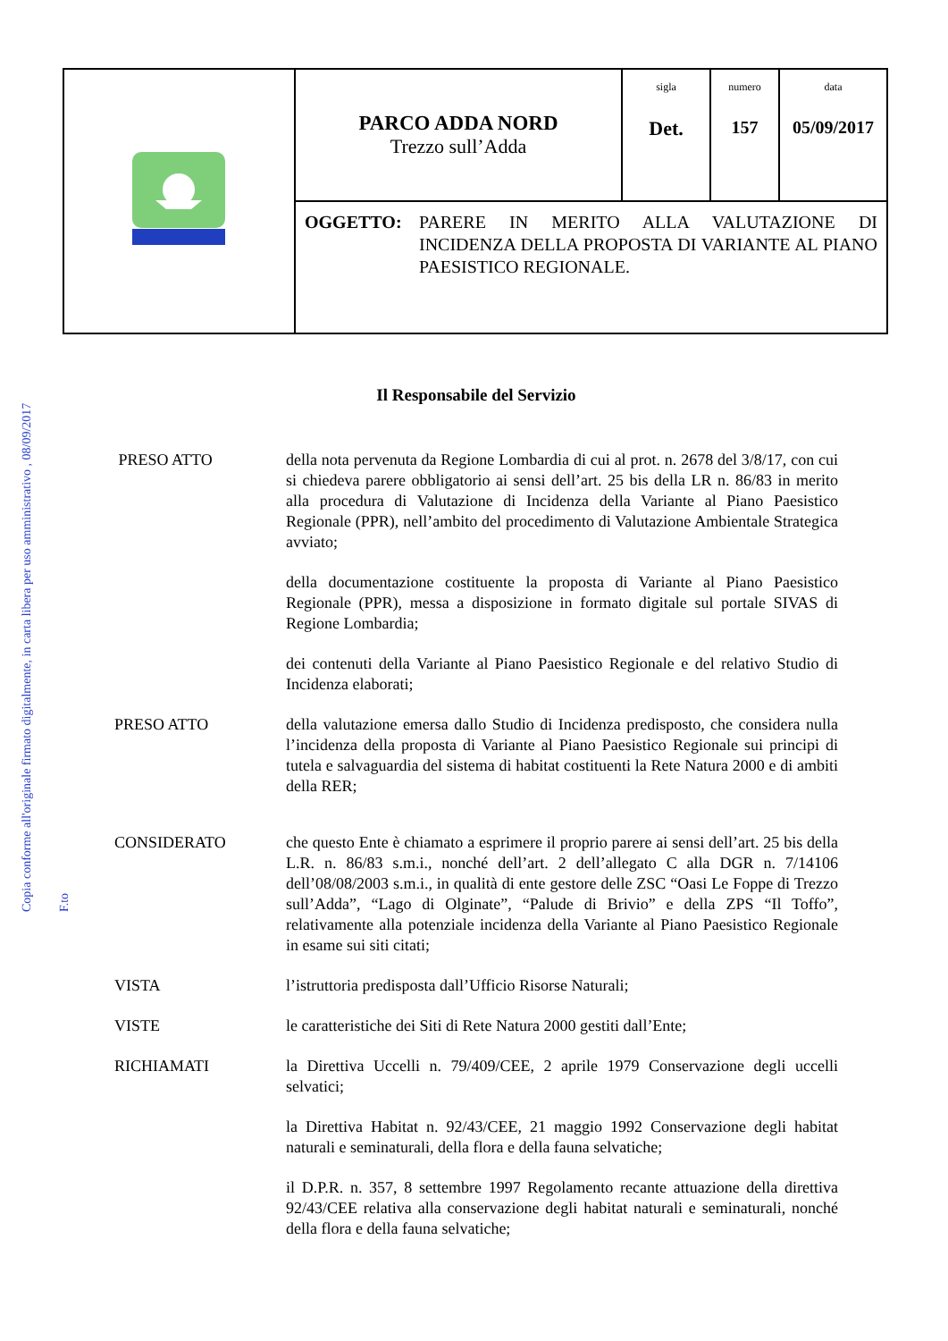Copia conforme all'originale firmato digitalmente, in carta libera per uso amministrativo , 08/09/2017
F.to
| | PARCO ADDA NORD Trezzo sull’Adda | sigla Det. | numero 157 | data 05/09/2017 |
| | OGGETTO: PARERE IN MERITO ALLA VALUTAZIONE DI INCIDENZA DELLA PROPOSTA DI VARIANTE AL PIANO PAESISTICO REGIONALE. | | | |
Il Responsabile del Servizio
PRESO ATTO della nota pervenuta da Regione Lombardia di cui al prot. n. 2678 del 3/8/17, con cui si chiedeva parere obbligatorio ai sensi dell’art. 25 bis della LR n. 86/83 in merito alla procedura di Valutazione di Incidenza della Variante al Piano Paesistico Regionale (PPR), nell’ambito del procedimento di Valutazione Ambientale Strategica avviato;
della documentazione costituente la proposta di Variante al Piano Paesistico Regionale (PPR), messa a disposizione in formato digitale sul portale SIVAS di Regione Lombardia;
dei contenuti della Variante al Piano Paesistico Regionale e del relativo Studio di Incidenza elaborati;
PRESO ATTO della valutazione emersa dallo Studio di Incidenza predisposto, che considera nulla l’incidenza della proposta di Variante al Piano Paesistico Regionale sui principi di tutela e salvaguardia del sistema di habitat costituenti la Rete Natura 2000 e di ambiti della RER;
CONSIDERATO che questo Ente è chiamato a esprimere il proprio parere ai sensi dell’art. 25 bis della L.R. n. 86/83 s.m.i., nonché dell’art. 2 dell’allegato C alla DGR n. 7/14106 dell’08/08/2003 s.m.i., in qualità di ente gestore delle ZSC “Oasi Le Foppe di Trezzo sull’Adda”, “Lago di Olginate”, “Palude di Brivio” e della ZPS “Il Toffo”, relativamente alla potenziale incidenza della Variante al Piano Paesistico Regionale in esame sui siti citati;
VISTA l’istruttoria predisposta dall’Ufficio Risorse Naturali;
VISTE le caratteristiche dei Siti di Rete Natura 2000 gestiti dall’Ente;
RICHIAMATI la Direttiva Uccelli n. 79/409/CEE, 2 aprile 1979 Conservazione degli uccelli selvatici;
la Direttiva Habitat n. 92/43/CEE, 21 maggio 1992 Conservazione degli habitat naturali e seminaturali, della flora e della fauna selvatiche;
il D.P.R. n. 357, 8 settembre 1997 Regolamento recante attuazione della direttiva 92/43/CEE relativa alla conservazione degli habitat naturali e seminaturali, nonché della flora e della fauna selvatiche;